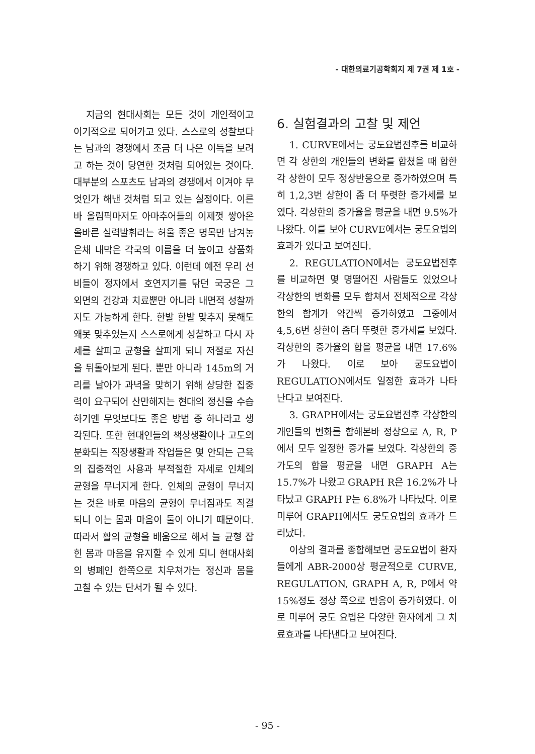- 대한의료기공학회지 제 7권 제 1호 -
지금의 현대사회는 모든 것이 개인적이고 이기적으로 되어가고 있다. 스스로의 성찰보다는 남과의 경쟁에서 조금 더 나은 이득을 보려고 하는 것이 당연한 것처럼 되어있는 것이다. 대부분의 스포츠도 남과의 경쟁에서 이겨야 무엇인가 해낸 것처럼 되고 있는 실정이다. 이른바 올림픽마저도 아마추어들의 이제껏 쌓아온 올바른 실력발휘라는 허울 좋은 명목만 남겨놓은채 내막은 각국의 이름을 더 높이고 상품화하기 위해 경쟁하고 있다. 이런데 예전 우리 선비들이 정자에서 호연지기를 닦던 국궁은 그 외면의 건강과 치료뿐만 아니라 내면적 성찰까지도 가능하게 한다. 한발 한발 맞추지 못해도 왜못 맞추었는지 스스로에게 성찰하고 다시 자세를 살피고 균형을 살피게 되니 저절로 자신을 뒤돌아보게 된다. 뿐만 아니라 145m의 거리를 날아가 과녁을 맞히기 위해 상당한 집중력이 요구되어 산만해지는 현대의 정신을 수습하기엔 무엇보다도 좋은 방법 중 하나라고 생각된다. 또한 현대인들의 책상생활이나 고도의 분화되는 직장생활과 작업들은 몇 안되는 근육의 집중적인 사용과 부적절한 자세로 인체의 균형을 무너지게 한다. 인체의 균형이 무너지는 것은 바로 마음의 균형이 무너짐과도 직결되니 이는 몸과 마음이 둘이 아니기 때문이다. 따라서 활의 균형을 배움으로 해서 늘 균형 잡힌 몸과 마음을 유지할 수 있게 되니 현대사회의 병폐인 한쪽으로 치우쳐가는 정신과 몸을 고칠 수 있는 단서가 될 수 있다.
6. 실험결과의 고찰 및 제언
1. CURVE에서는 궁도요법전후를 비교하면 각 상한의 개인들의 변화를 합쳤을 때 합한 각 상한이 모두 정상반응으로 증가하였으며 특히 1,2,3번 상한이 좀 더 뚜렷한 증가세를 보였다. 각상한의 증가율을 평균을 내면 9.5%가 나왔다. 이를 보아 CURVE에서는 궁도요법의 효과가 있다고 보여진다.
2. REGULATION에서는 궁도요법전후를 비교하면 몇 명떨어진 사람들도 있었으나 각상한의 변화를 모두 합쳐서 전체적으로 각상한의 합계가 약간씩 증가하였고 그중에서 4,5,6번 상한이 좀더 뚜렷한 증가세를 보였다. 각상한의 증가율의 합을 평균을 내면 17.6%가 나왔다. 이로 보아 궁도요법이 REGULATION에서도 일정한 효과가 나타난다고 보여진다.
3. GRAPH에서는 궁도요법전후 각상한의 개인들의 변화를 합해본바 정상으로 A, R, P에서 모두 일정한 증가를 보였다. 각상한의 증가도의 합을 평균을 내면 GRAPH A는 15.7%가 나왔고 GRAPH R은 16.2%가 나타났고 GRAPH P는 6.8%가 나타났다. 이로 미루어 GRAPH에서도 궁도요법의 효과가 드러났다.
이상의 결과를 종합해보면 궁도요법이 환자들에게 ABR-2000상 평균적으로 CURVE, REGULATION, GRAPH A, R, P에서 약 15%정도 정상 쪽으로 반응이 증가하였다. 이로 미루어 궁도 요법은 다양한 환자에게 그 치료효과를 나타낸다고 보여진다.
- 95 -